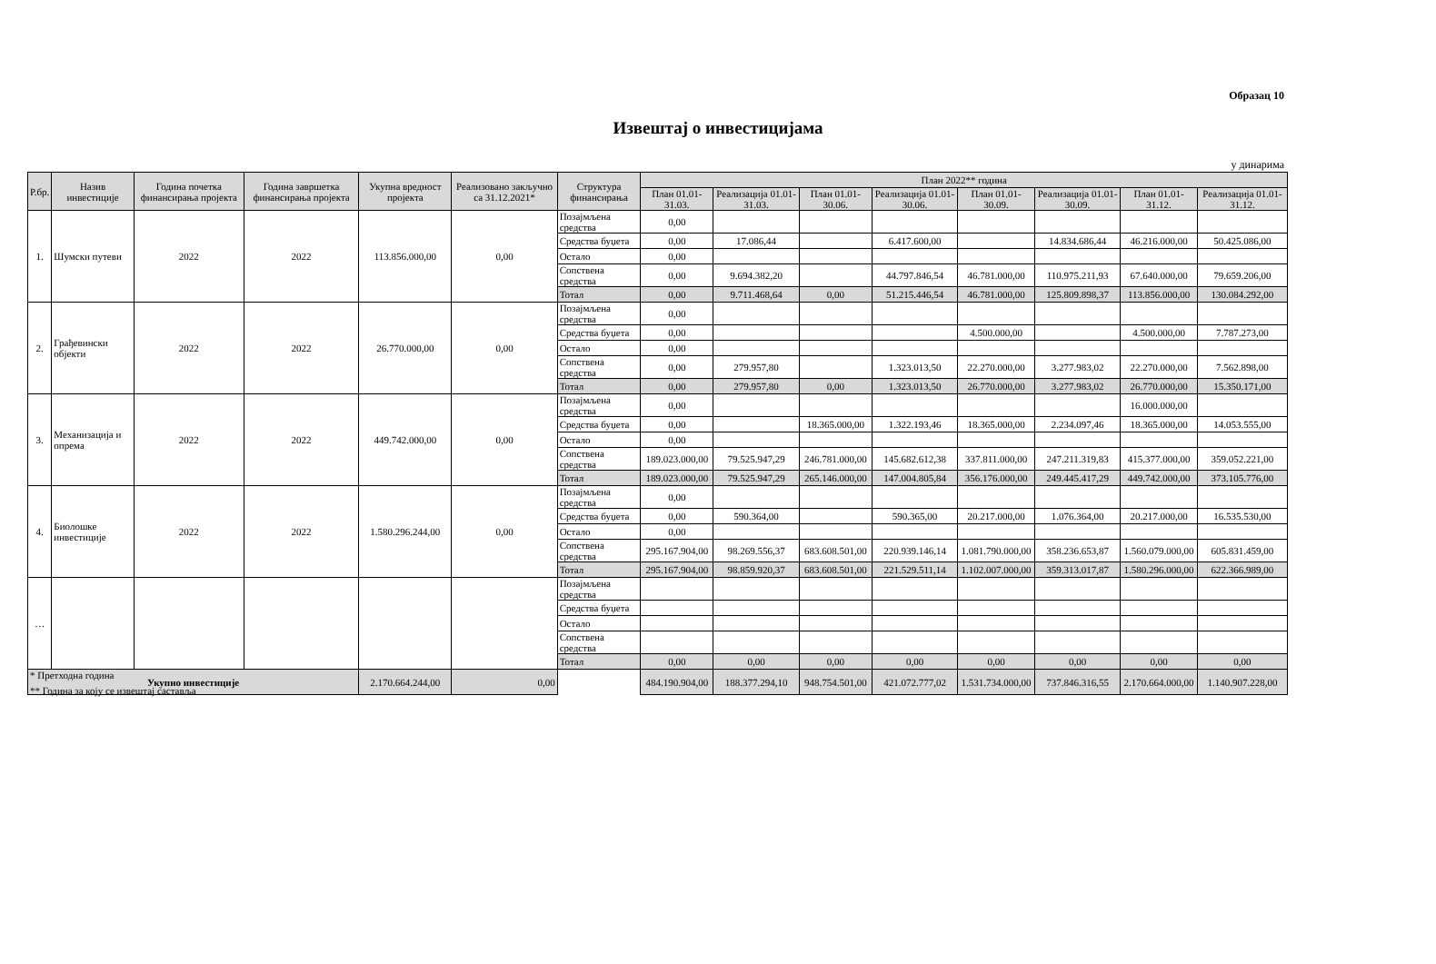Образац 10
Извештај о инвестицијама
у динарима
| Р.бр. | Назив инвестиције | Година почетка финансирања пројекта | Година завршетка финансирања пројекта | Укупна вредност пројекта | Реализовано закључно са 31.12.2021* | Структура финансирања | План 2022** година | | | | | | | |
| --- | --- | --- | --- | --- | --- | --- | --- | --- | --- | --- | --- | --- | --- | --- |
| | | | | | | | План 01.01-31.03. | Реализација 01.01-31.03. | План 01.01-30.06. | Реализација 01.01-30.06. | План 01.01-30.09. | Реализација 01.01-30.09. | План 01.01-31.12. | Реализација 01.01-31.12. |
| 1. | Шумски путеви | 2022 | 2022 | 113.856.000,00 | 0,00 | Позајмљена средства | 0,00 | | | | | | | |
| | | | | | | Средства буџета | 0,00 | 17.086,44 | | 6.417.600,00 | | 14.834.686,44 | 46.216.000,00 | 50.425.086,00 |
| | | | | | | Остало | 0,00 | | | | | | | |
| | | | | | | Сопствена средства | 0,00 | 9.694.382,20 | | 44.797.846,54 | 46.781.000,00 | 110.975.211,93 | 67.640.000,00 | 79.659.206,00 |
| | | | | | | Тотал | 0,00 | 9.711.468,64 | 0,00 | 51.215.446,54 | 46.781.000,00 | 125.809.898,37 | 113.856.000,00 | 130.084.292,00 |
| 2. | Грађевински објекти | 2022 | 2022 | 26.770.000,00 | 0,00 | Позајмљена средства | 0,00 | | | | | | | |
| | | | | | | Средства буџета | 0,00 | | | | 4.500.000,00 | | 4.500.000,00 | 7.787.273,00 |
| | | | | | | Остало | 0,00 | | | | | | | |
| | | | | | | Сопствена средства | 0,00 | 279.957,80 | | 1.323.013,50 | 22.270.000,00 | 3.277.983,02 | 22.270.000,00 | 7.562.898,00 |
| | | | | | | Тотал | 0,00 | 279.957,80 | 0,00 | 1.323.013,50 | 26.770.000,00 | 3.277.983,02 | 26.770.000,00 | 15.350.171,00 |
| 3. | Механизација и опрема | 2022 | 2022 | 449.742.000,00 | 0,00 | Позајмљена средства | 0,00 | | | | | | 16.000.000,00 | |
| | | | | | | Средства буџета | 0,00 | | 18.365.000,00 | 1.322.193,46 | 18.365.000,00 | 2.234.097,46 | 18.365.000,00 | 14.053.555,00 |
| | | | | | | Остало | 0,00 | | | | | | | |
| | | | | | | Сопствена средства | 189.023.000,00 | 79.525.947,29 | 246.781.000,00 | 145.682.612,38 | 337.811.000,00 | 247.211.319,83 | 415.377.000,00 | 359.052.221,00 |
| | | | | | | Тотал | 189.023.000,00 | 79.525.947,29 | 265.146.000,00 | 147.004.805,84 | 356.176.000,00 | 249.445.417,29 | 449.742.000,00 | 373.105.776,00 |
| 4. | Биолошке инвестиције | 2022 | 2022 | 1.580.296.244,00 | 0,00 | Позајмљена средства | 0,00 | | | | | | | |
| | | | | | | Средства буџета | 0,00 | 590.364,00 | | 590.365,00 | 20.217.000,00 | 1.076.364,00 | 20.217.000,00 | 16.535.530,00 |
| | | | | | | Остало | 0,00 | | | | | | | |
| | | | | | | Сопствена средства | 295.167.904,00 | 98.269.556,37 | 683.608.501,00 | 220.939.146,14 | 1.081.790.000,00 | 358.236.653,87 | 1.560.079.000,00 | 605.831.459,00 |
| | | | | | | Тотал | 295.167.904,00 | 98.859.920,37 | 683.608.501,00 | 221.529.511,14 | 1.102.007.000,00 | 359.313.017,87 | 1.580.296.000,00 | 622.366.989,00 |
| … | | | | | | Позајмљена средства | | | | | | | | |
| | | | | | | Средства буџета | | | | | | | | |
| | | | | | | Остало | | | | | | | | |
| | | | | | | Сопствена средства | | | | | | | | |
| | | | | | | Тотал | 0,00 | 0,00 | 0,00 | 0,00 | 0,00 | 0,00 | 0,00 | 0,00 |
| Укупно инвестиције | | | | 2.170.664.244,00 | 0,00 | | 484.190.904,00 | 188.377.294,10 | 948.754.501,00 | 421.072.777,02 | 1.531.734.000,00 | 737.846.316,55 | 2.170.664.000,00 | 1.140.907.228,00 |
* Претходна година
** Година за коју се извештај саставља